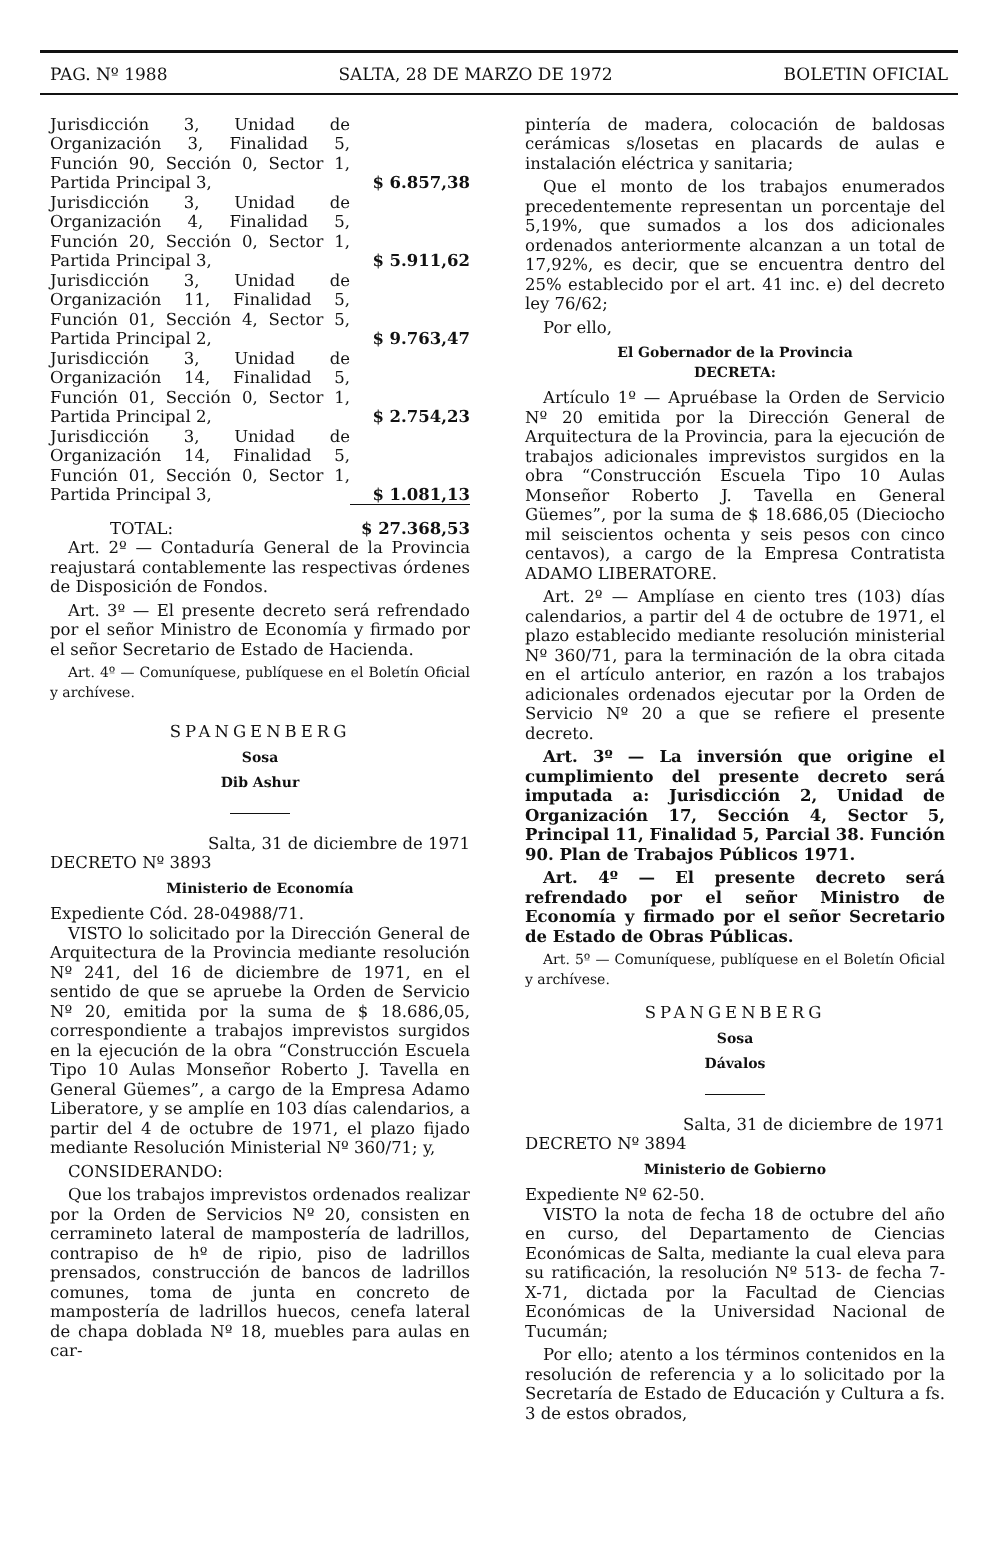PAG. Nº 1988 SALTA, 28 DE MARZO DE 1972 BOLETIN OFICIAL
| Jurisdicción 3, Unidad de Organización 3, Finalidad 5, Función 90, Sección 0, Sector 1, Partida Principal 3, | $ 6.857,38 |
| Jurisdicción 3, Unidad de Organización 4, Finalidad 5, Función 20, Sección 0, Sector 1, Partida Principal 3, | $ 5.911,62 |
| Jurisdicción 3, Unidad de Organización 11, Finalidad 5, Función 01, Sección 4, Sector 5, Partida Principal 2, | $ 9.763,47 |
| Jurisdicción 3, Unidad de Organización 14, Finalidad 5, Función 01, Sección 0, Sector 1, Partida Principal 2, | $ 2.754,23 |
| Jurisdicción 3, Unidad de Organización 14, Finalidad 5, Función 01, Sección 0, Sector 1, Partida Principal 3, | $ 1.081,13 |
| TOTAL: | $ 27.368,53 |
Art. 2º — Contaduría General de la Provincia reajustará contablemente las respectivas órdenes de Disposición de Fondos.
Art. 3º — El presente decreto será refrendado por el señor Ministro de Economía y firmado por el señor Secretario de Estado de Hacienda.
Art. 4º — Comuníquese, publíquese en el Boletín Oficial y archívese.
SPANGENBERG
Sosa
Dib Ashur
Salta, 31 de diciembre de 1971
DECRETO Nº 3893
Ministerio de Economía
Expediente Cód. 28-04988/71.
VISTO lo solicitado por la Dirección General de Arquitectura de la Provincia mediante resolución Nº 241, del 16 de diciembre de 1971, en el sentido de que se apruebe la Orden de Servicio Nº 20, emitida por la suma de $ 18.686,05, correspondiente a trabajos imprevistos surgidos en la ejecución de la obra “Construcción Escuela Tipo 10 Aulas Monseñor Roberto J. Tavella en General Güemes”, a cargo de la Empresa Adamo Liberatore, y se amplíe en 103 días calendarios, a partir del 4 de octubre de 1971, el plazo fijado mediante Resolución Ministerial Nº 360/71; y,
CONSIDERANDO:
Que los trabajos imprevistos ordenados realizar por la Orden de Servicios Nº 20, consisten en cerramineto lateral de mampostería de ladrillos, contrapiso de hº de ripio, piso de ladrillos prensados, construcción de bancos de ladrillos comunes, toma de junta en concreto de mampostería de ladrillos huecos, cenefa lateral de chapa doblada Nº 18, muebles para aulas en car-
pintería de madera, colocación de baldosas cerámicas s/losetas en placards de aulas e instalación eléctrica y sanitaria;
Que el monto de los trabajos enumerados precedentemente representan un porcentaje del 5,19%, que sumados a los dos adicionales ordenados anteriormente alcanzan a un total de 17,92%, es decir, que se encuentra dentro del 25% establecido por el art. 41 inc. e) del decreto ley 76/62;
Por ello,
El Gobernador de la Provincia
DECRETA:
Artículo 1º — Apruébase la Orden de Servicio Nº 20 emitida por la Dirección General de Arquitectura de la Provincia, para la ejecución de trabajos adicionales imprevistos surgidos en la obra “Construcción Escuela Tipo 10 Aulas Monseñor Roberto J. Tavella en General Güemes”, por la suma de $ 18.686,05 (Dieciocho mil seiscientos ochenta y seis pesos con cinco centavos), a cargo de la Empresa Contratista ADAMO LIBERATORE.
Art. 2º — Amplíase en ciento tres (103) días calendarios, a partir del 4 de octubre de 1971, el plazo establecido mediante resolución ministerial Nº 360/71, para la terminación de la obra citada en el artículo anterior, en razón a los trabajos adicionales ordenados ejecutar por la Orden de Servicio Nº 20 a que se refiere el presente decreto.
Art. 3º — La inversión que origine el cumplimiento del presente decreto será imputada a: Jurisdicción 2, Unidad de Organización 17, Sección 4, Sector 5, Principal 11, Finalidad 5, Parcial 38. Función 90. Plan de Trabajos Públicos 1971.
Art. 4º — El presente decreto será refrendado por el señor Ministro de Economía y firmado por el señor Secretario de Estado de Obras Públicas.
Art. 5º — Comuníquese, publíquese en el Boletín Oficial y archívese.
SPANGENBERG
Sosa
Dávalos
Salta, 31 de diciembre de 1971
DECRETO Nº 3894
Ministerio de Gobierno
Expediente Nº 62-50.
VISTO la nota de fecha 18 de octubre del año en curso, del Departamento de Ciencias Económicas de Salta, mediante la cual eleva para su ratificación, la resolución Nº 513- de fecha 7-X-71, dictada por la Facultad de Ciencias Económicas de la Universidad Nacional de Tucumán;
Por ello; atento a los términos contenidos en la resolución de referencia y a lo solicitado por la Secretaría de Estado de Educación y Cultura a fs. 3 de estos obrados,